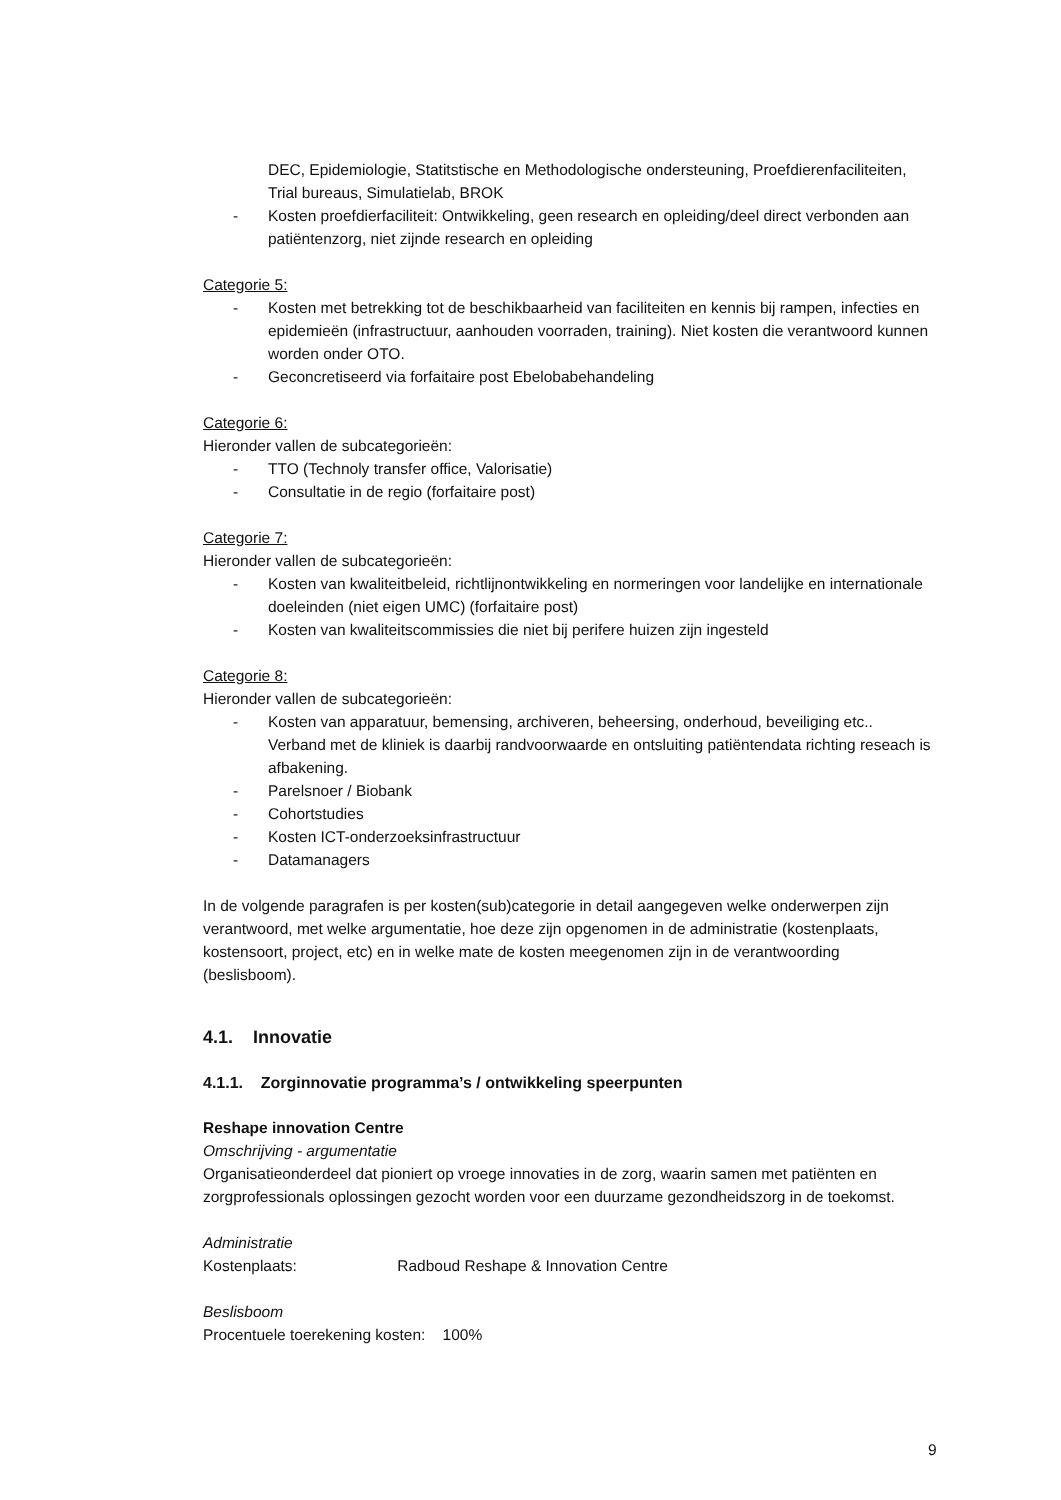DEC, Epidemiologie, Statitstische en Methodologische ondersteuning, Proefdierenfaciliteiten, Trial bureaus, Simulatielab, BROK
- Kosten proefdierfaciliteit: Ontwikkeling, geen research en opleiding/deel direct verbonden aan patiëntenzorg, niet zijnde research en opleiding
Categorie 5:
- Kosten met betrekking tot de beschikbaarheid van faciliteiten en kennis bij rampen, infecties en epidemieën (infrastructuur, aanhouden voorraden, training). Niet kosten die verantwoord kunnen worden onder OTO.
- Geconcretiseerd via forfaitaire post Ebelobabehandeling
Categorie 6:
Hieronder vallen de subcategorieën:
- TTO (Technoly transfer office, Valorisatie)
- Consultatie in de regio (forfaitaire post)
Categorie 7:
Hieronder vallen de subcategorieën:
- Kosten van kwaliteitbeleid, richtlijnontwikkeling en normeringen voor landelijke en internationale doeleinden (niet eigen UMC) (forfaitaire post)
- Kosten van kwaliteitscommissies die niet bij perifere huizen zijn ingesteld
Categorie 8:
Hieronder vallen de subcategorieën:
- Kosten van apparatuur, bemensing, archiveren, beheersing, onderhoud, beveiliging etc.. Verband met de kliniek is daarbij randvoorwaarde en ontsluiting patiëntendata richting reseach is afbakening.
- Parelsnoer / Biobank
- Cohortstudies
- Kosten ICT-onderzoeksinfrastructuur
- Datamanagers
In de volgende paragrafen is per kosten(sub)categorie in detail aangegeven welke onderwerpen zijn verantwoord, met welke argumentatie, hoe deze zijn opgenomen in de administratie (kostenplaats, kostensoort, project, etc) en in welke mate de kosten meegenomen zijn in de verantwoording (beslisboom).
4.1. Innovatie
4.1.1. Zorginnovatie programma’s / ontwikkeling speerpunten
Reshape innovation Centre
Omschrijving - argumentatie
Organisatieonderdeel dat pioniert op vroege innovaties in de zorg, waarin samen met patiënten en zorgprofessionals oplossingen gezocht worden voor een duurzame gezondheidszorg in de toekomst.
Administratie
Kostenplaats: Radboud Reshape & Innovation Centre
Beslisboom
Procentuele toerekening kosten: 100%
9